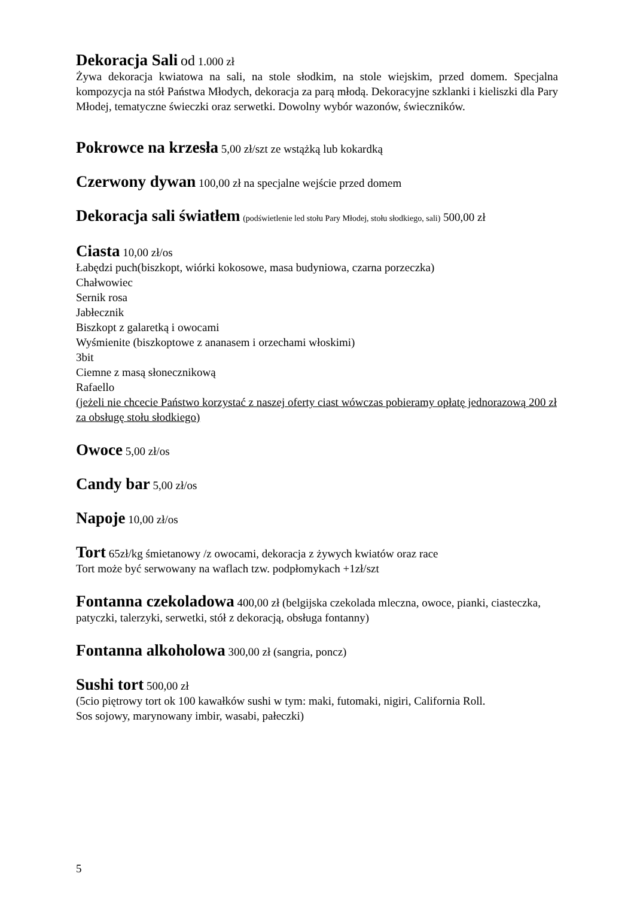Dekoracja Sali od 1.000 zł
Żywa dekoracja kwiatowa na sali, na stole słodkim, na stole wiejskim, przed domem. Specjalna kompozycja na stół Państwa Młodych, dekoracja za parą młodą. Dekoracyjne szklanki i kieliszki dla Pary Młodej, tematyczne świeczki oraz serwetki. Dowolny wybór wazonów, świeczników.
Pokrowce na krzesła 5,00 zł/szt ze wstążką lub kokardką
Czerwony dywan 100,00 zł na specjalne wejście przed domem
Dekoracja sali światłem (podświetlenie led stołu Pary Młodej, stołu słodkiego, sali) 500,00 zł
Ciasta 10,00 zł/os
Łabędzi puch(biszkopt, wiórki kokosowe, masa budyniowa, czarna porzeczka)
Chałwowiec
Sernik rosa
Jabłecznik
Biszkopt z galaretką i owocami
Wyśmienite (biszkoptowe z ananasem i orzechami włoskimi)
3bit
Ciemne z masą słonecznikową
Rafaello
(jeżeli nie chcecie Państwo korzystać z naszej oferty ciast wówczas pobieramy opłatę jednorazową 200 zł za obsługę stołu słodkiego)
Owoce 5,00 zł/os
Candy bar 5,00 zł/os
Napoje 10,00 zł/os
Tort 65zł/kg śmietanowy /z owocami, dekoracja z żywych kwiatów oraz race
Tort może być serwowany na waflach tzw. podpłomykach +1zł/szt
Fontanna czekoladowa 400,00 zł (belgijska czekolada mleczna, owoce, pianki, ciasteczka, patyczki, talerzyki, serwetki, stół z dekoracją, obsługa fontanny)
Fontanna alkoholowa 300,00 zł (sangria, poncz)
Sushi tort 500,00 zł
(5cio piętrowy tort ok 100 kawałków sushi w tym: maki, futomaki, nigiri, California Roll.
Sos sojowy, marynowany imbir, wasabi, pałeczki)
5